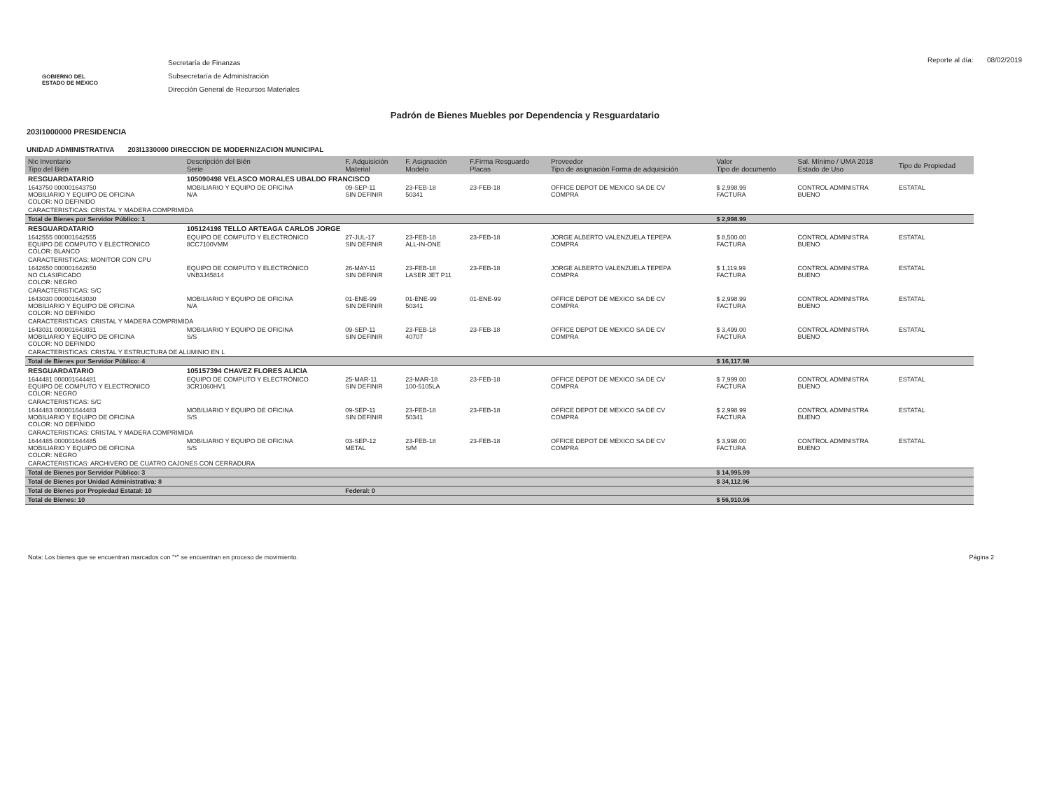GOBIERNO DEL
ESTADO DE MÉXICO
Secretaría de Finanzas
Subsecretaría de Administración
Dirección General de Recursos Materiales
Reporte al día: 08/02/2019
Padrón de Bienes Muebles por Dependencia y Resguardatario
203I1000000 PRESIDENCIA
UNIDAD ADMINISTRATIVA 203I1330000 DIRECCION DE MODERNIZACION MUNICIPAL
| Nic Inventario Tipo del Bién | Descripción del Bién Serie | F. Adquisición Material | F. Asignación Modelo | F.Firma Resguardo Placas | Proveedor Tipo de asignación Forma de adquisición | Valor Tipo de documento | Sal. Mínimo / UMA 2018 Estado de Uso | Tipo de Propiedad |
| --- | --- | --- | --- | --- | --- | --- | --- | --- |
| RESGUARDATARIO | 105090498 VELASCO MORALES UBALDO FRANCISCO | | | | | | | |
| 1643750 000001643750 MOBILIARIO Y EQUIPO DE OFICINA COLOR: NO DEFINIDO | MOBILIARIO Y EQUIPO DE OFICINA N/A | 09-SEP-11 SIN DEFINIR | 23-FEB-18 50341 | 23-FEB-18 | OFFICE DEPOT DE MEXICO SA DE CV COMPRA | $ 2,998.99 FACTURA | CONTROL ADMINISTRA BUENO | ESTATAL |
| CARACTERISTICAS: CRISTAL Y MADERA COMPRIMIDA | | | | | | | | |
| Total de Bienes por Servidor Público: 1 | | | | | | $ 2,998.99 | | |
| RESGUARDATARIO | 105124198 TELLO ARTEAGA CARLOS JORGE | | | | | | | |
| 1642555 000001642555 EQUIPO DE COMPUTO Y ELECTRONICO COLOR: BLANCO | EQUIPO DE COMPUTO Y ELECTRÓNICO 8CC7100VMM | 27-JUL-17 SIN DEFINIR | 23-FEB-18 ALL-IN-ONE | 23-FEB-18 | JORGE ALBERTO VALENZUELA TEPEPA COMPRA | $ 8,500.00 FACTURA | CONTROL ADMINISTRA BUENO | ESTATAL |
| CARACTERISTICAS: MONITOR CON CPU | | | | | | | | |
| 1642650 000001642650 NO CLASIFICADO COLOR: NEGRO | EQUIPO DE COMPUTO Y ELECTRÓNICO VNB3J45814 | 26-MAY-11 SIN DEFINIR | 23-FEB-18 LASER JET P11 | 23-FEB-18 | JORGE ALBERTO VALENZUELA TEPEPA COMPRA | $ 1,119.99 FACTURA | CONTROL ADMINISTRA BUENO | ESTATAL |
| CARACTERISTICAS: S/C | | | | | | | | |
| 1643030 000001643030 MOBILIARIO Y EQUIPO DE OFICINA COLOR: NO DEFINIDO | MOBILIARIO Y EQUIPO DE OFICINA N/A | 01-ENE-99 SIN DEFINIR | 01-ENE-99 50341 | 01-ENE-99 | OFFICE DEPOT DE MEXICO SA DE CV COMPRA | $ 2,998.99 FACTURA | CONTROL ADMINISTRA BUENO | ESTATAL |
| CARACTERISTICAS: CRISTAL Y MADERA COMPRIMIDA | | | | | | | | |
| 1643031 000001643031 MOBILIARIO Y EQUIPO DE OFICINA COLOR: NO DEFINIDO | MOBILIARIO Y EQUIPO DE OFICINA S/S | 09-SEP-11 SIN DEFINIR | 23-FEB-18 40707 | 23-FEB-18 | OFFICE DEPOT DE MEXICO SA DE CV COMPRA | $ 3,499.00 FACTURA | CONTROL ADMINISTRA BUENO | ESTATAL |
| CARACTERISTICAS: CRISTAL Y ESTRUCTURA DE ALUMINIO EN L | | | | | | | | |
| Total de Bienes por Servidor Público: 4 | | | | | | $ 16,117.98 | | |
| RESGUARDATARIO | 105157394 CHAVEZ FLORES ALICIA | | | | | | | |
| 1644481 000001644481 EQUIPO DE COMPUTO Y ELECTRONICO COLOR: NEGRO | EQUIPO DE COMPUTO Y ELECTRÓNICO 3CR1060HV1 | 25-MAR-11 SIN DEFINIR | 23-MAR-18 100-5105LA | 23-FEB-18 | OFFICE DEPOT DE MEXICO SA DE CV COMPRA | $ 7,999.00 FACTURA | CONTROL ADMINISTRA BUENO | ESTATAL |
| CARACTERISTICAS: S/C | | | | | | | | |
| 1644483 000001644483 MOBILIARIO Y EQUIPO DE OFICINA COLOR: NO DEFINIDO | MOBILIARIO Y EQUIPO DE OFICINA S/S | 09-SEP-11 SIN DEFINIR | 23-FEB-18 50341 | 23-FEB-18 | OFFICE DEPOT DE MEXICO SA DE CV COMPRA | $ 2,998.99 FACTURA | CONTROL ADMINISTRA BUENO | ESTATAL |
| CARACTERISTICAS: CRISTAL Y MADERA COMPRIMIDA | | | | | | | | |
| 1644485 000001644485 MOBILIARIO Y EQUIPO DE OFICINA COLOR: NEGRO | MOBILIARIO Y EQUIPO DE OFICINA S/S | 03-SEP-12 METAL | 23-FEB-18 S/M | 23-FEB-18 | OFFICE DEPOT DE MEXICO SA DE CV COMPRA | $ 3,998.00 FACTURA | CONTROL ADMINISTRA BUENO | ESTATAL |
| CARACTERISTICAS: ARCHIVERO DE CUATRO CAJONES CON CERRADURA | | | | | | | | |
| Total de Bienes por Servidor Público: 3 | | | | | | $ 14,995.99 | | |
| Total de Bienes por Unidad Administrativa: 8 | | | | | | $ 34,112.96 | | |
| Total de Bienes por Propiedad Estatal: 10 | | Federal: 0 | | | | | | |
| Total de Bienes: 10 | | | | | | $ 56,910.96 | | |
Nota: Los bienes que se encuentran marcados con "*" se encuentran en proceso de movimiento. Página 2